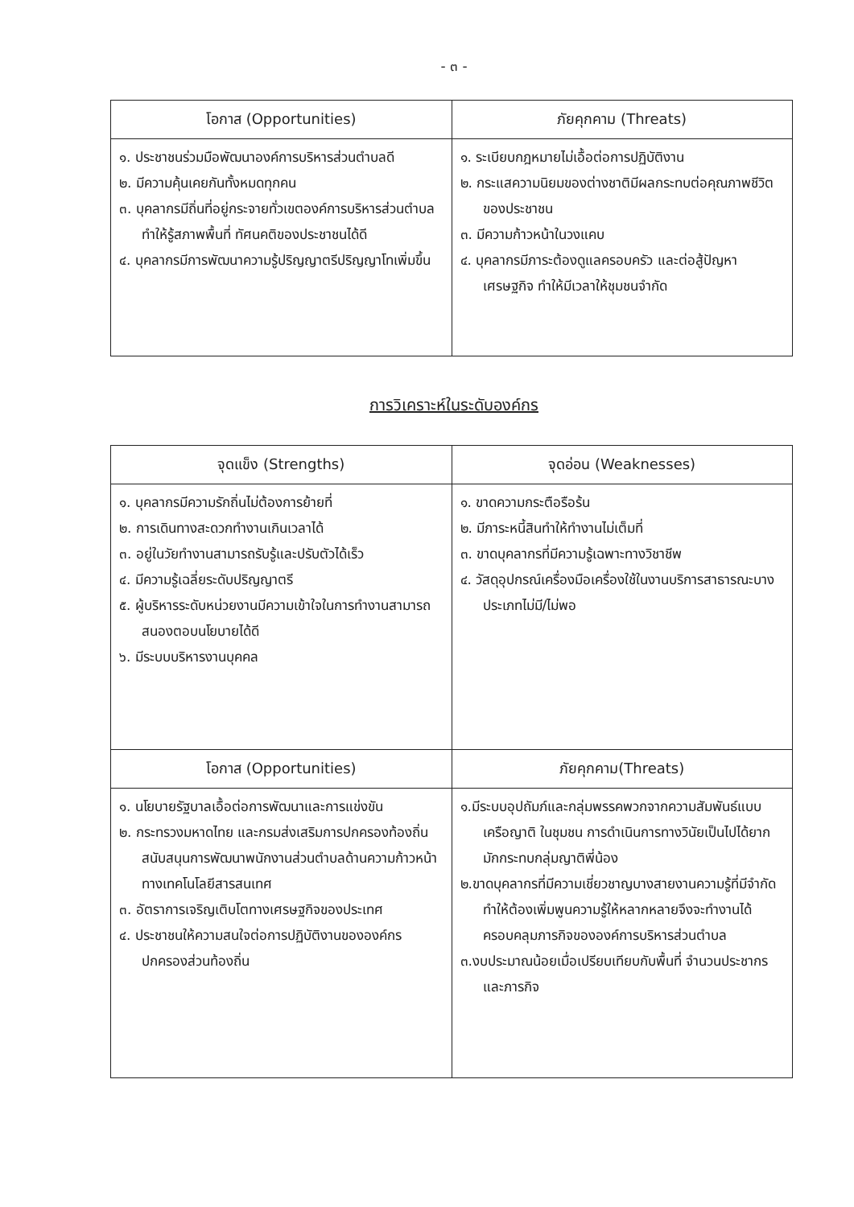- ๓ -
| โอกาส (Opportunities) | ภัยคุกคาม (Threats) |
| --- | --- |
| ๑. ประชาชนร่วมมือพัฒนาองค์การบริหารส่วนตำบลดี ๒. มีความคุ้นเคยกันทั้งหมดทุกคน ๓. บุคลากรมีถิ่นที่อยู่กระจายทั่วเขตองค์การบริหารส่วนตำบลทำให้รู้สภาพพื้นที่ ทัศนคติของประชาชนได้ดี ๔. บุคลากรมีการพัฒนาความรู้ปริญญาตรีปริญญาโทเพิ่มขึ้น | ๑. ระเบียบกฎหมายไม่เอื้อต่อการปฏิบัติงาน ๒. กระแสความนิยมของต่างชาติมีผลกระทบต่อคุณภาพชีวิตของประชาชน ๓. มีความก้าวหน้าในวงแคบ ๔. บุคลากรมีภาระต้องดูแลครอบครัว และต่อสู้ปัญหาเศรษฐกิจ ทำให้มีเวลาให้ชุมชนจำกัด |
การวิเคราะห์ในระดับองค์กร
| จุดแข็ง (Strengths) | จุดอ่อน (Weaknesses) |
| --- | --- |
| ๑. บุคลากรมีความรักถิ่นไม่ต้องการย้ายที่ ๒. การเดินทางสะดวกทำงานเกินเวลาได้ ๓. อยู่ในวัยทำงานสามารถรับรู้และปรับตัวได้เร็ว ๔. มีความรู้เฉลี่ยระดับปริญญาตรี ๕. ผู้บริหารระดับหน่วยงานมีความเข้าใจในการทำงานสามารถสนองตอบนโยบายได้ดี ๖. มีระบบบริหารงานบุคคล | ๑. ขาดความกระตือรือร้น ๒. มีภาระหนี้สินทำให้ทำงานไม่เต็มที่ ๓. ขาดบุคลากรที่มีความรู้เฉพาะทางวิชาชีพ ๔. วัสดุอุปกรณ์เครื่องมือเครื่องใช้ในงานบริการสาธารณะบางประเภทไม่มี/ไม่พอ |
| โอกาส (Opportunities) | ภัยคุกคาม(Threats) |
| ๑. นโยบายรัฐบาลเอื้อต่อการพัฒนาและการแข่งขัน ๒. กระทรวงมหาดไทย และกรมส่งเสริมการปกครองท้องถิ่นสนับสนุนการพัฒนาพนักงานส่วนตำบลด้านความก้าวหน้าทางเทคโนโลยีสารสนเทศ ๓. อัตราการเจริญเติบโตทางเศรษฐกิจของประเทศ ๔. ประชาชนให้ความสนใจต่อการปฏิบัติงานขององค์กรปกครองส่วนท้องถิ่น | ๑.มีระบบอุปถัมภ์และกลุ่มพรรคพวกจากความสัมพันธ์แบบ เครือญาติ ในชุมชน การดำเนินการทางวินัยเป็นไปได้ยากมักกระทบกลุ่มญาติพี่น้อง ๒.ขาดบุคลากรที่มีความเชี่ยวชาญบางสายงานความรู้ที่มีจำกัดทำให้ต้องเพิ่มพูนความรู้ให้หลากหลายจึงจะทำงานได้ ครอบคลุมภารกิจขององค์การบริหารส่วนตำบล ๓.งบประมาณน้อยเมื่อเปรียบเทียบกับพื้นที่ จำนวนประชากร และภารกิจ |